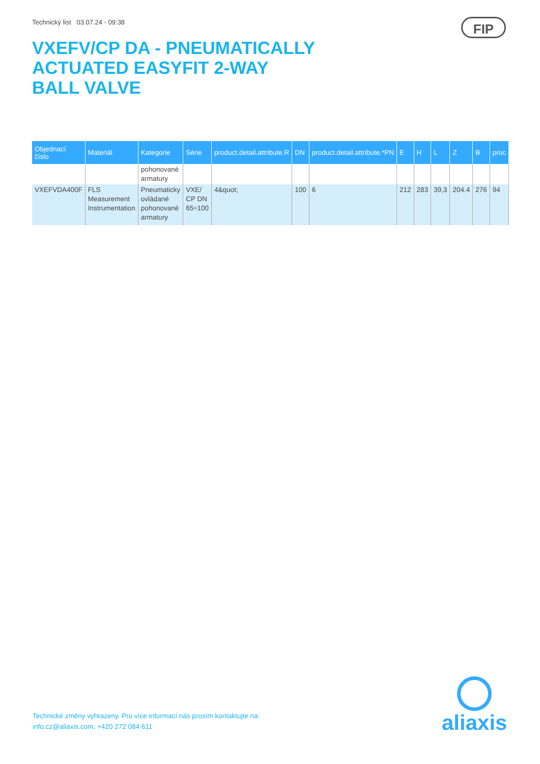Technický list 03.07.24 - 09:38
FIP
VXEFV/CP DA - PNEUMATICALLY ACTUATED EASYFIT 2-WAY BALL VALVE
| Objednací číslo | Materiál | Kategorie | Série | product.detail.attribute.R | DN | product.detail.attribute.*PN | E | H | L | Z | B | proc |
| --- | --- | --- | --- | --- | --- | --- | --- | --- | --- | --- | --- | --- |
| | | pohonované armatury | | | | | | | | | | |
| VXEFVDA400F | FLS Measurement Instrumentation | Pneumaticky ovládané pohonované armatury | VXE/ CP DN 65÷100 | 4&quot; | 100 | 6 | 212 | 283 | 39,3 | 204.4 | 276 | 94 |
Technické změny vyhrazeny. Pro více informací nás prosím kontaktujte na:
info.cz@aliaxis.com, +420 272 084 611
aliaxis